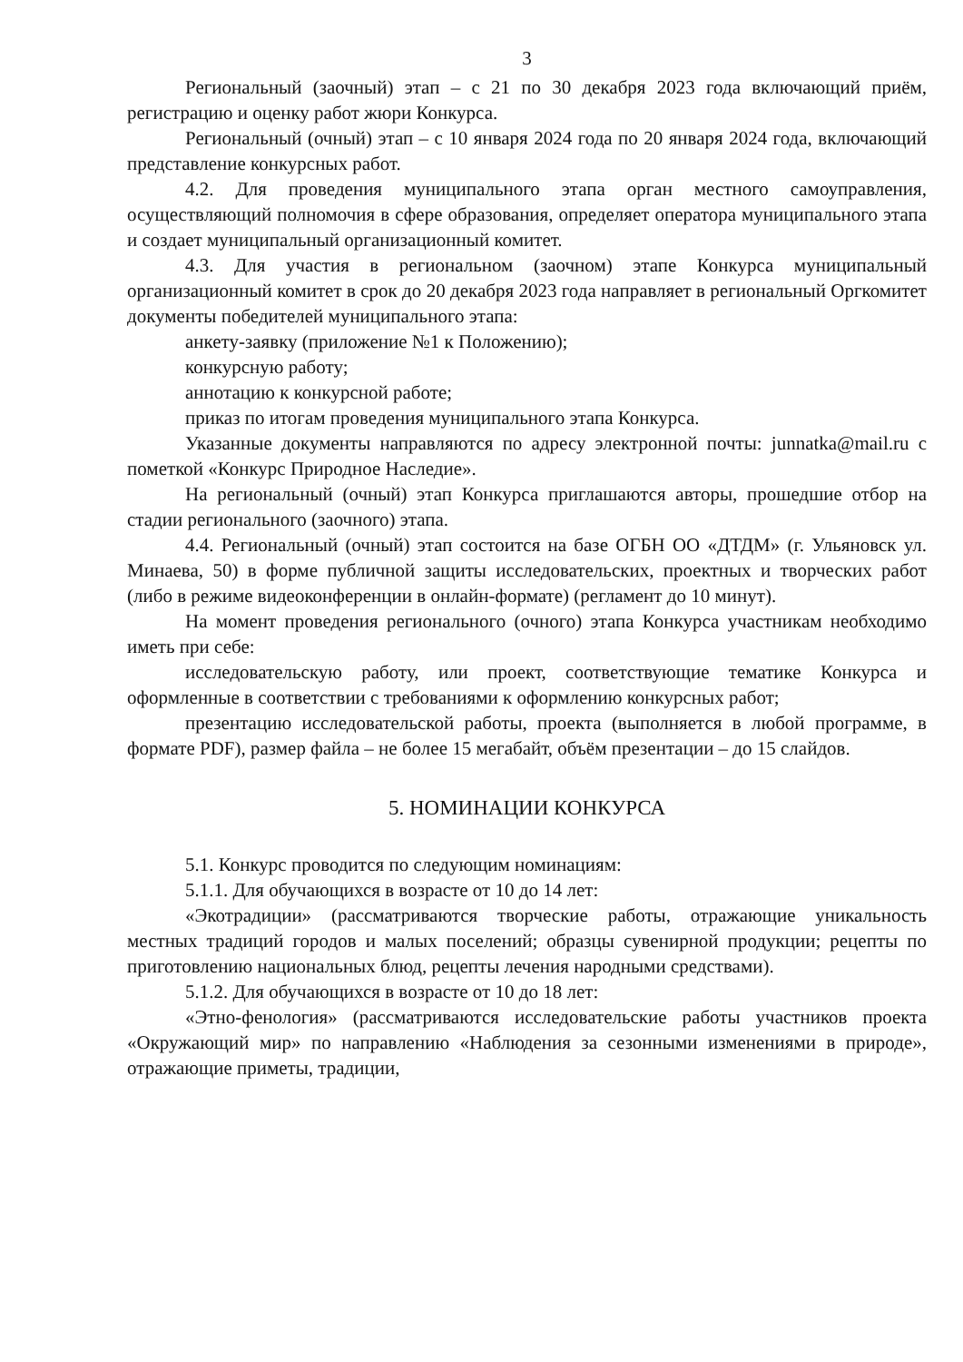3
Региональный (заочный) этап – с 21 по 30 декабря 2023 года включающий приём, регистрацию и оценку работ жюри Конкурса.
Региональный (очный) этап – с 10 января 2024 года по 20 января 2024 года, включающий представление конкурсных работ.
4.2. Для проведения муниципального этапа орган местного самоуправления, осуществляющий полномочия в сфере образования, определяет оператора муниципального этапа и создает муниципальный организационный комитет.
4.3. Для участия в региональном (заочном) этапе Конкурса муниципальный организационный комитет в срок до 20 декабря 2023 года направляет в региональный Оргкомитет документы победителей муниципального этапа:
анкету-заявку (приложение №1 к Положению);
конкурсную работу;
аннотацию к конкурсной работе;
приказ по итогам проведения муниципального этапа Конкурса.
Указанные документы направляются по адресу электронной почты: junnatka@mail.ru с пометкой «Конкурс Природное Наследие».
На региональный (очный) этап Конкурса приглашаются авторы, прошедшие отбор на стадии регионального (заочного) этапа.
4.4. Региональный (очный) этап состоится на базе ОГБН ОО «ДТДМ» (г. Ульяновск ул. Минаева, 50) в форме публичной защиты исследовательских, проектных и творческих работ (либо в режиме видеоконференции в онлайн-формате) (регламент до 10 минут).
На момент проведения регионального (очного) этапа Конкурса участникам необходимо иметь при себе:
исследовательскую работу, или проект, соответствующие тематике Конкурса и оформленные в соответствии с требованиями к оформлению конкурсных работ;
презентацию исследовательской работы, проекта (выполняется в любой программе, в формате PDF), размер файла – не более 15 мегабайт, объём презентации – до 15 слайдов.
5. НОМИНАЦИИ КОНКУРСА
5.1. Конкурс проводится по следующим номинациям:
5.1.1. Для обучающихся в возрасте от 10 до 14 лет:
«Экотрадиции» (рассматриваются творческие работы, отражающие уникальность местных традиций городов и малых поселений; образцы сувенирной продукции; рецепты по приготовлению национальных блюд, рецепты лечения народными средствами).
5.1.2. Для обучающихся в возрасте от 10 до 18 лет:
«Этно-фенология» (рассматриваются исследовательские работы участников проекта «Окружающий мир» по направлению «Наблюдения за сезонными изменениями в природе», отражающие приметы, традиции,